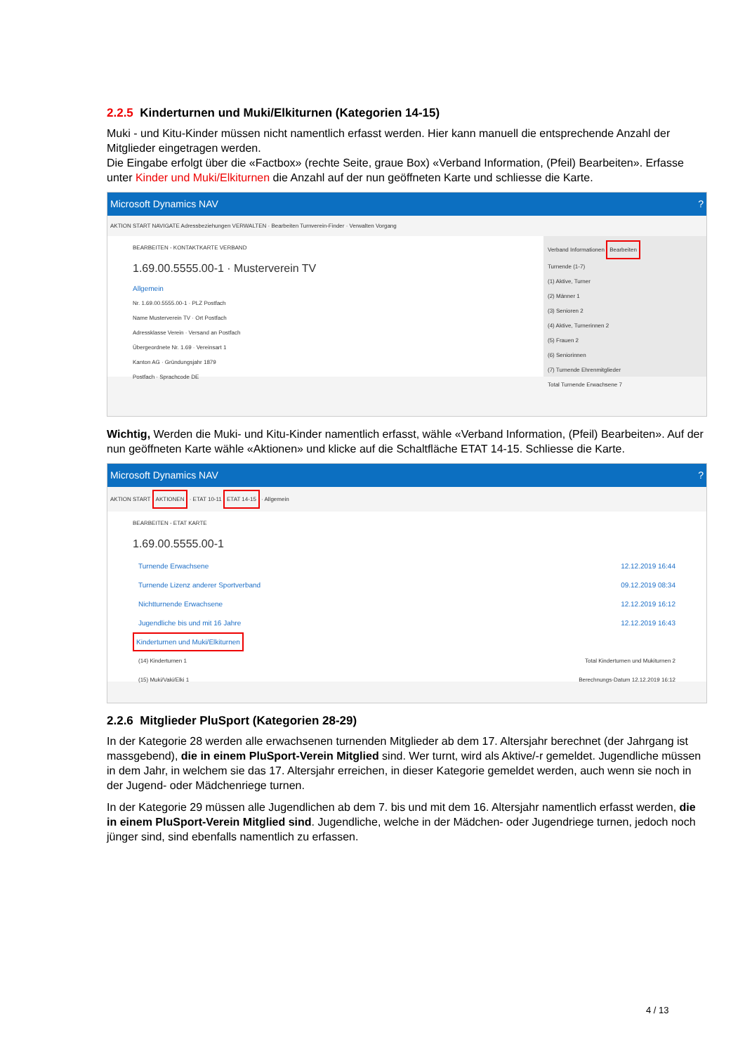2.2.5 Kinderturnen und Muki/Elkiturnen (Kategorien 14-15)
Muki - und Kitu-Kinder müssen nicht namentlich erfasst werden. Hier kann manuell die entsprechende Anzahl der Mitglieder eingetragen werden.
Die Eingabe erfolgt über die «Factbox» (rechte Seite, graue Box) «Verband Information, (Pfeil) Bearbeiten». Erfasse unter Kinder und Muki/Elkiturnen die Anzahl auf der nun geöffneten Karte und schliesse die Karte.
Microsoft Dynamics NAV ?
AKTION START NAVIGATE Adressbeziehungen VERWALTEN · Bearbeiten Turnverein-Finder · Verwalten Vorgang
BEARBEITEN - KONTAKTKARTE VERBAND
1.69.00.5555.00-1 · Musterverein TV
Allgemein
Nr. 1.69.00.5555.00-1 · PLZ Postfach
Name Musterverein TV · Ort Postfach
Adressklasse Verein · Versand an Postfach
Übergeordnete Nr. 1.69 · Vereinsart 1
Kanton AG · Gründungsjahr 1879
Postfach · Sprachcode DE
Verband Informationen Bearbeiten
Turnende (1-7)
(1) Aktive, Turner
(2) Männer 1
(3) Senioren 2
(4) Aktive, Turnerinnen 2
(5) Frauen 2
(6) Seniorinnen
(7) Turnende Ehrenmitglieder
Total Turnende Erwachsene 7
Wichtig, Werden die Muki- und Kitu-Kinder namentlich erfasst, wähle «Verband Information, (Pfeil) Bearbeiten». Auf der nun geöffneten Karte wähle «Aktionen» und klicke auf die Schaltfläche ETAT 14-15. Schliesse die Karte.
Microsoft Dynamics NAV ?
AKTION START AKTIONEN · ETAT 10-11 ETAT 14-15 · Allgemein
BEARBEITEN - ETAT KARTE
1.69.00.5555.00-1
Turnende Erwachsene 12.12.2019 16:44
Turnende Lizenz anderer Sportverband 09.12.2019 08:34
Nichtturnende Erwachsene 12.12.2019 16:12
Jugendliche bis und mit 16 Jahre 12.12.2019 16:43
Kinderturnen und Muki/Elkiturnen
(14) Kinderturnen 1 Total Kinderturnen und Mukiturnen 2
(15) Muki/Vaki/Elki 1 Berechnungs-Datum 12.12.2019 16:12
2.2.6 Mitglieder PluSport (Kategorien 28-29)
In der Kategorie 28 werden alle erwachsenen turnenden Mitglieder ab dem 17. Altersjahr berechnet (der Jahrgang ist massgebend), die in einem PluSport-Verein Mitglied sind. Wer turnt, wird als Aktive/-r gemeldet. Jugendliche müssen in dem Jahr, in welchem sie das 17. Altersjahr erreichen, in dieser Kategorie gemeldet werden, auch wenn sie noch in der Jugend- oder Mädchenriege turnen.
In der Kategorie 29 müssen alle Jugendlichen ab dem 7. bis und mit dem 16. Altersjahr namentlich erfasst werden, die in einem PluSport-Verein Mitglied sind. Jugendliche, welche in der Mädchen- oder Jugendriege turnen, jedoch noch jünger sind, sind ebenfalls namentlich zu erfassen.
4 / 13